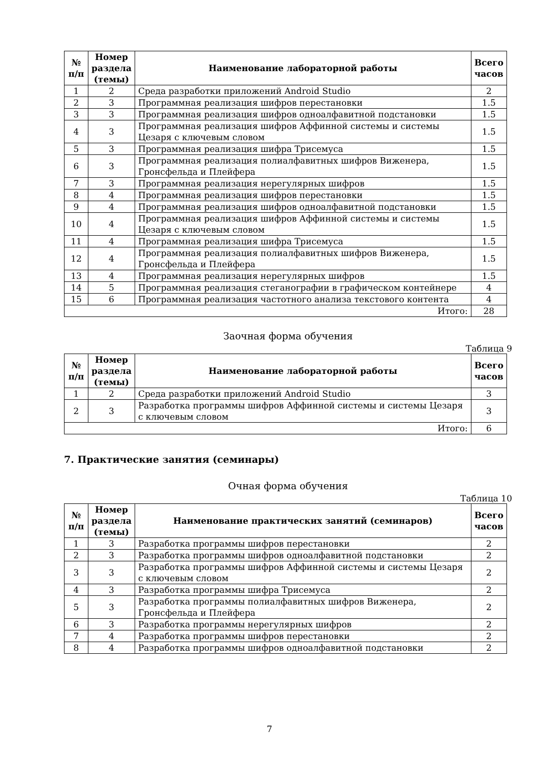| № п/п | Номер раздела (темы) | Наименование лабораторной работы | Всего часов |
| --- | --- | --- | --- |
| 1 | 2 | Среда разработки приложений Android Studio | 2 |
| 2 | 3 | Программная реализация шифров перестановки | 1.5 |
| 3 | 3 | Программная реализация шифров одноалфавитной подстановки | 1.5 |
| 4 | 3 | Программная реализация шифров Аффинной системы и системы Цезаря с ключевым словом | 1.5 |
| 5 | 3 | Программная реализация шифра Трисемуса | 1.5 |
| 6 | 3 | Программная реализация полиалфавитных шифров Виженера, Гронсфельда и Плейфера | 1.5 |
| 7 | 3 | Программная реализация нерегулярных шифров | 1.5 |
| 8 | 4 | Программная реализация шифров перестановки | 1.5 |
| 9 | 4 | Программная реализация шифров одноалфавитной подстановки | 1.5 |
| 10 | 4 | Программная реализация шифров Аффинной системы и системы Цезаря с ключевым словом | 1.5 |
| 11 | 4 | Программная реализация шифра Трисемуса | 1.5 |
| 12 | 4 | Программная реализация полиалфавитных шифров Виженера, Гронсфельда и Плейфера | 1.5 |
| 13 | 4 | Программная реализация нерегулярных шифров | 1.5 |
| 14 | 5 | Программная реализация стеганографии в графическом контейнере | 4 |
| 15 | 6 | Программная реализация частотного анализа текстового контента | 4 |
| Итого: | | | 28 |
Заочная форма обучения
Таблица 9
| № п/п | Номер раздела (темы) | Наименование лабораторной работы | Всего часов |
| --- | --- | --- | --- |
| 1 | 2 | Среда разработки приложений Android Studio | 3 |
| 2 | 3 | Разработка программы шифров Аффинной системы и системы Цезаря с ключевым словом | 3 |
| Итого: | | | 6 |
7. Практические занятия (семинары)
Очная форма обучения
Таблица 10
| № п/п | Номер раздела (темы) | Наименование практических занятий (семинаров) | Всего часов |
| --- | --- | --- | --- |
| 1 | 3 | Разработка программы шифров перестановки | 2 |
| 2 | 3 | Разработка программы шифров одноалфавитной подстановки | 2 |
| 3 | 3 | Разработка программы шифров Аффинной системы и системы Цезаря с ключевым словом | 2 |
| 4 | 3 | Разработка программы шифра Трисемуса | 2 |
| 5 | 3 | Разработка программы полиалфавитных шифров Виженера, Гронсфельда и Плейфера | 2 |
| 6 | 3 | Разработка программы нерегулярных шифров | 2 |
| 7 | 4 | Разработка программы шифров перестановки | 2 |
| 8 | 4 | Разработка программы шифров одноалфавитной подстановки | 2 |
7